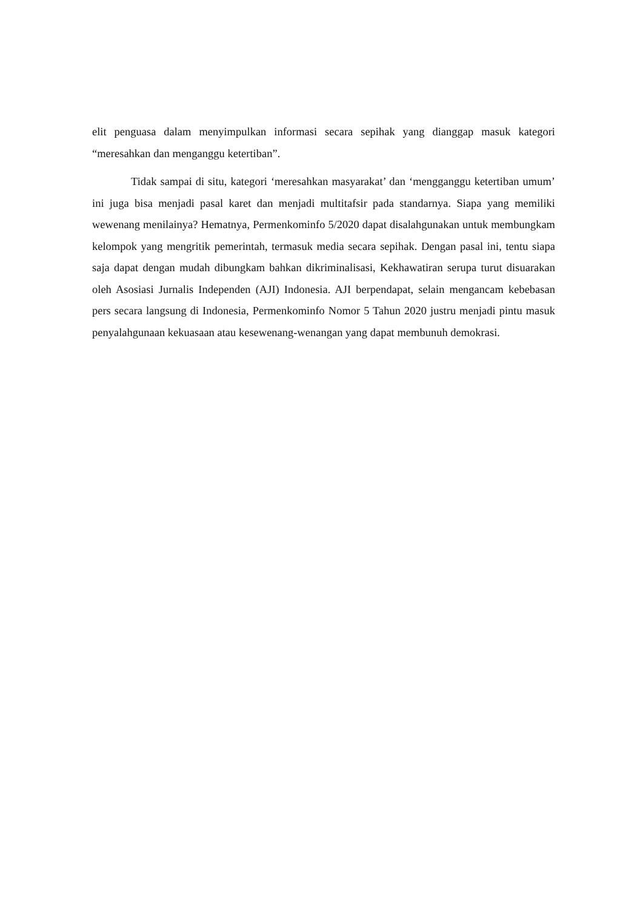elit penguasa dalam menyimpulkan informasi secara sepihak yang dianggap masuk kategori “meresahkan dan menganggu ketertiban”.
Tidak sampai di situ, kategori ‘meresahkan masyarakat’ dan ‘mengganggu ketertiban umum’ ini juga bisa menjadi pasal karet dan menjadi multitafsir pada standarnya. Siapa yang memiliki wewenang menilainya? Hematnya, Permenkominfo 5/2020 dapat disalahgunakan untuk membungkam kelompok yang mengritik pemerintah, termasuk media secara sepihak. Dengan pasal ini, tentu siapa saja dapat dengan mudah dibungkam bahkan dikriminalisasi, Kekhawatiran serupa turut disuarakan oleh Asosiasi Jurnalis Independen (AJI) Indonesia. AJI berpendapat, selain mengancam kebebasan pers secara langsung di Indonesia, Permenkominfo Nomor 5 Tahun 2020 justru menjadi pintu masuk penyalahgunaan kekuasaan atau kesewenang-wenangan yang dapat membunuh demokrasi.